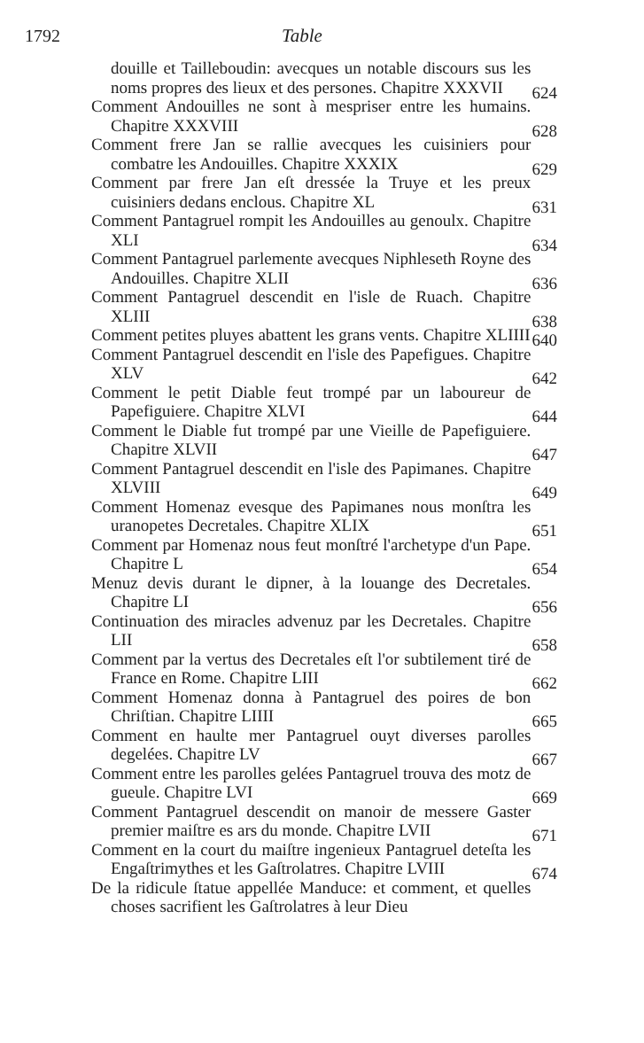1792 Table
douille et Tailleboudin: avecques un notable discours sus les noms propres des lieux et des persones. Chapitre XXXVII
624
Comment Andouilles ne sont à mespriser entre les humains. Chapitre XXXVIII
628
Comment frere Jan se rallie avecques les cuisiniers pour combatre les Andouilles. Chapitre XXXIX
629
Comment par frere Jan eſt dressée la Truye et les preux cuisiniers dedans enclous. Chapitre XL
631
Comment Pantagruel rompit les Andouilles au genoulx. Chapitre XLI
634
Comment Pantagruel parlemente avecques Niphleseth Royne des Andouilles. Chapitre XLII
636
Comment Pantagruel descendit en l'isle de Ruach. Chapitre XLIII
638
Comment petites pluyes abattent les grans vents. Chapitre XLIIII
640
Comment Pantagruel descendit en l'isle des Papefigues. Chapitre XLV
642
Comment le petit Diable feut trompé par un laboureur de Papefiguiere. Chapitre XLVI
644
Comment le Diable fut trompé par une Vieille de Papefiguiere. Chapitre XLVII
647
Comment Pantagruel descendit en l'isle des Papimanes. Chapitre XLVIII
649
Comment Homenaz evesque des Papimanes nous monſtra les uranopetes Decretales. Chapitre XLIX
651
Comment par Homenaz nous feut monſtré l'archetype d'un Pape. Chapitre L
654
Menuz devis durant le dipner, à la louange des Decretales. Chapitre LI
656
Continuation des miracles advenuz par les Decretales. Chapitre LII
658
Comment par la vertus des Decretales eſt l'or subtilement tiré de France en Rome. Chapitre LIII
662
Comment Homenaz donna à Pantagruel des poires de bon Chriſtian. Chapitre LIIII
665
Comment en haulte mer Pantagruel ouyt diverses parolles degelées. Chapitre LV
667
Comment entre les parolles gelées Pantagruel trouva des motz de gueule. Chapitre LVI
669
Comment Pantagruel descendit on manoir de messere Gaster premier maiſtre es ars du monde. Chapitre LVII
671
Comment en la court du maiſtre ingenieux Pantagruel deteſta les Engaſtrimythes et les Gaſtrolatres. Chapitre LVIII
674
De la ridicule ſtatue appellée Manduce: et comment, et quelles choses sacrifient les Gaſtrolatres à leur Dieu